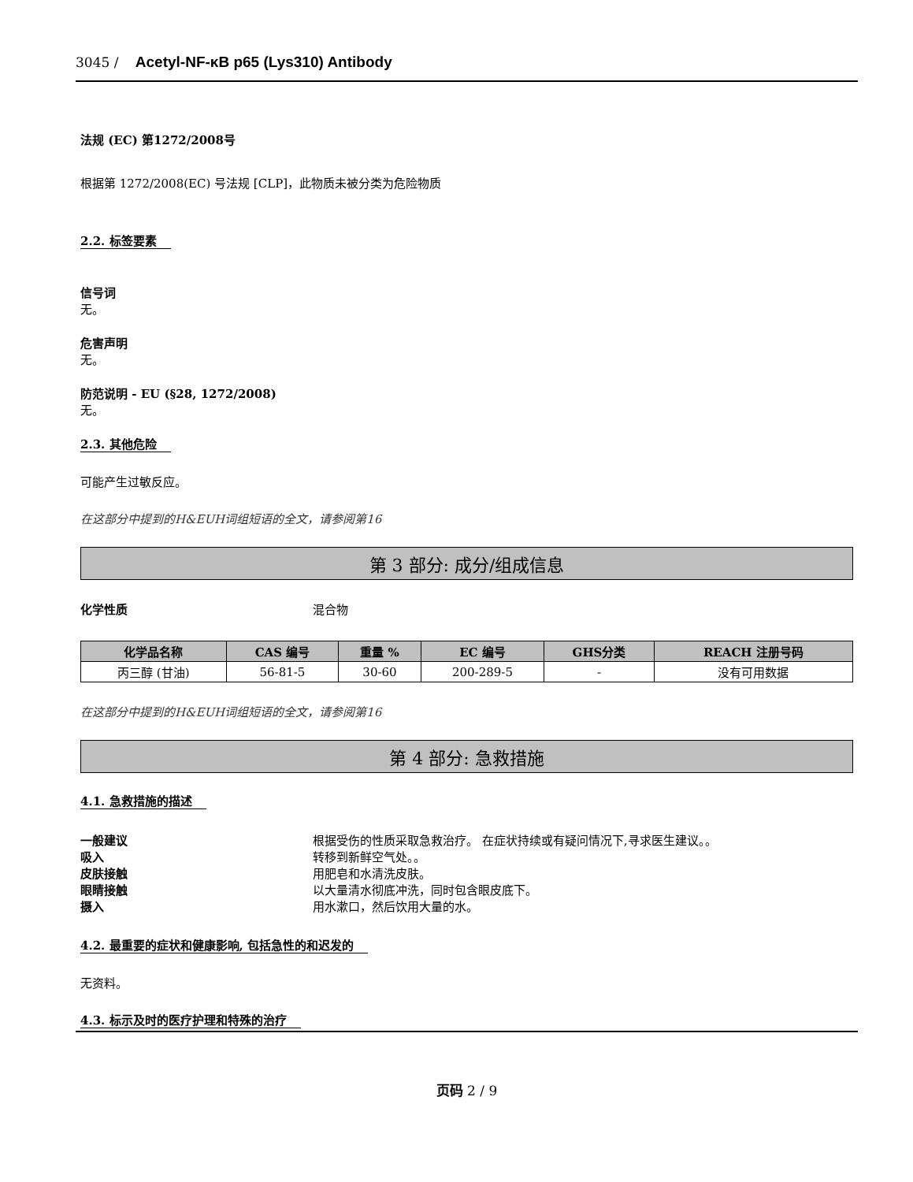3045 / Acetyl-NF-κB p65 (Lys310) Antibody
法规 (EC) 第1272/2008号
根据第 1272/2008(EC) 号法规 [CLP]，此物质未被分类为危险物质
2.2. 标签要素
信号词
无。
危害声明
无。
防范说明 - EU (§28, 1272/2008)
无。
2.3. 其他危险
可能产生过敏反应。
在这部分中提到的H&EUH词组短语的全文，请参阅第16
第 3 部分: 成分/组成信息
化学性质 混合物
| 化学品名称 | CAS 编号 | 重量 % | EC 编号 | GHS分类 | REACH 注册号码 |
| --- | --- | --- | --- | --- | --- |
| 丙三醇 (甘油) | 56-81-5 | 30-60 | 200-289-5 | - | 没有可用数据 |
在这部分中提到的H&EUH词组短语的全文，请参阅第16
第 4 部分: 急救措施
4.1. 急救措施的描述
一般建议 根据受伤的性质采取急救治疗。 在症状持续或有疑问情况下,寻求医生建议。。
吸入 转移到新鲜空气处。。
皮肤接触 用肥皂和水清洗皮肤。
眼睛接触 以大量清水彻底冲洗，同时包含眼皮底下。
摄入 用水漱口，然后饮用大量的水。
4.2. 最重要的症状和健康影响, 包括急性的和迟发的
无资料。
4.3. 标示及时的医疗护理和特殊的治疗
页码 2 / 9